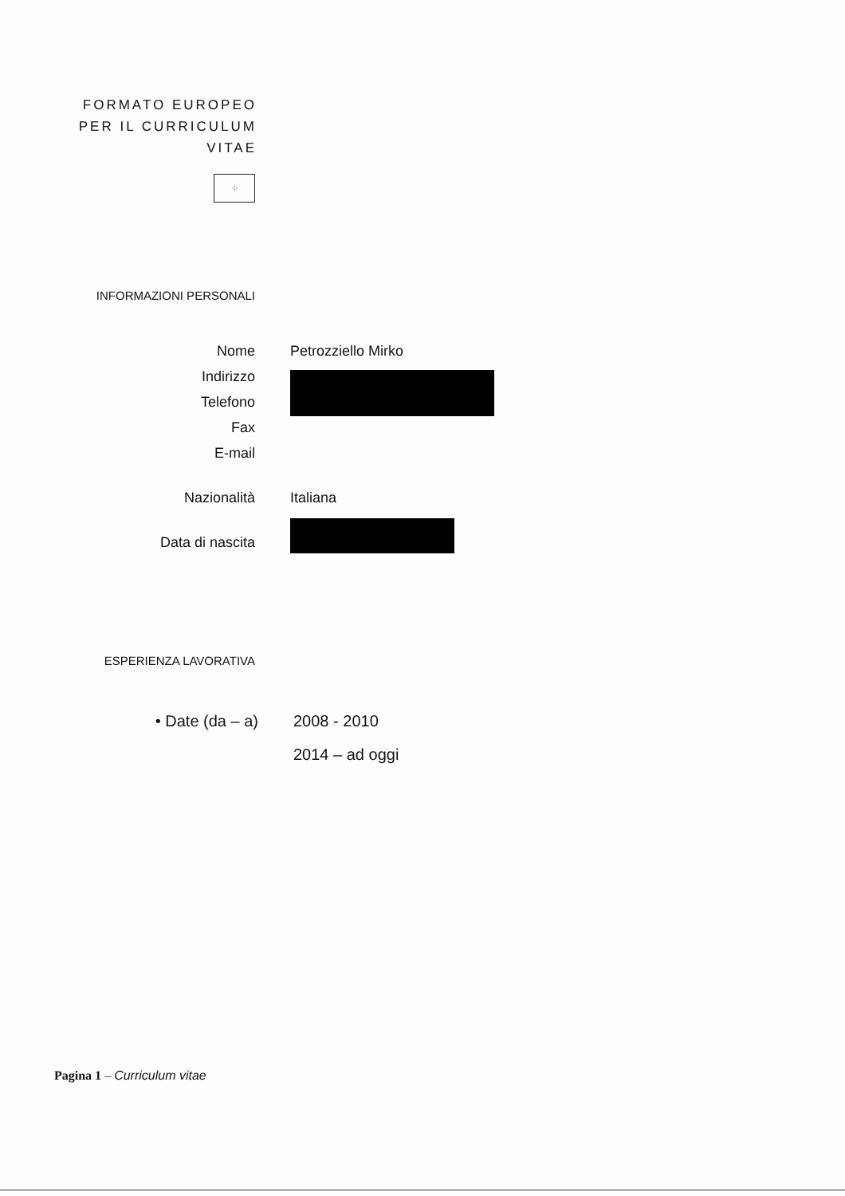FORMATO EUROPEO
PER IL CURRICULUM
VITAE
⁘
INFORMAZIONI PERSONALI
Nome Petrozziello Mirko
Indirizzo
Telefono
Fax
E-mail
Nazionalità Italiana
Data di nascita
ESPERIENZA LAVORATIVA
• Date (da – a) 2008 - 2010
2014 – ad oggi
Pagina 1 – Curriculum vitae